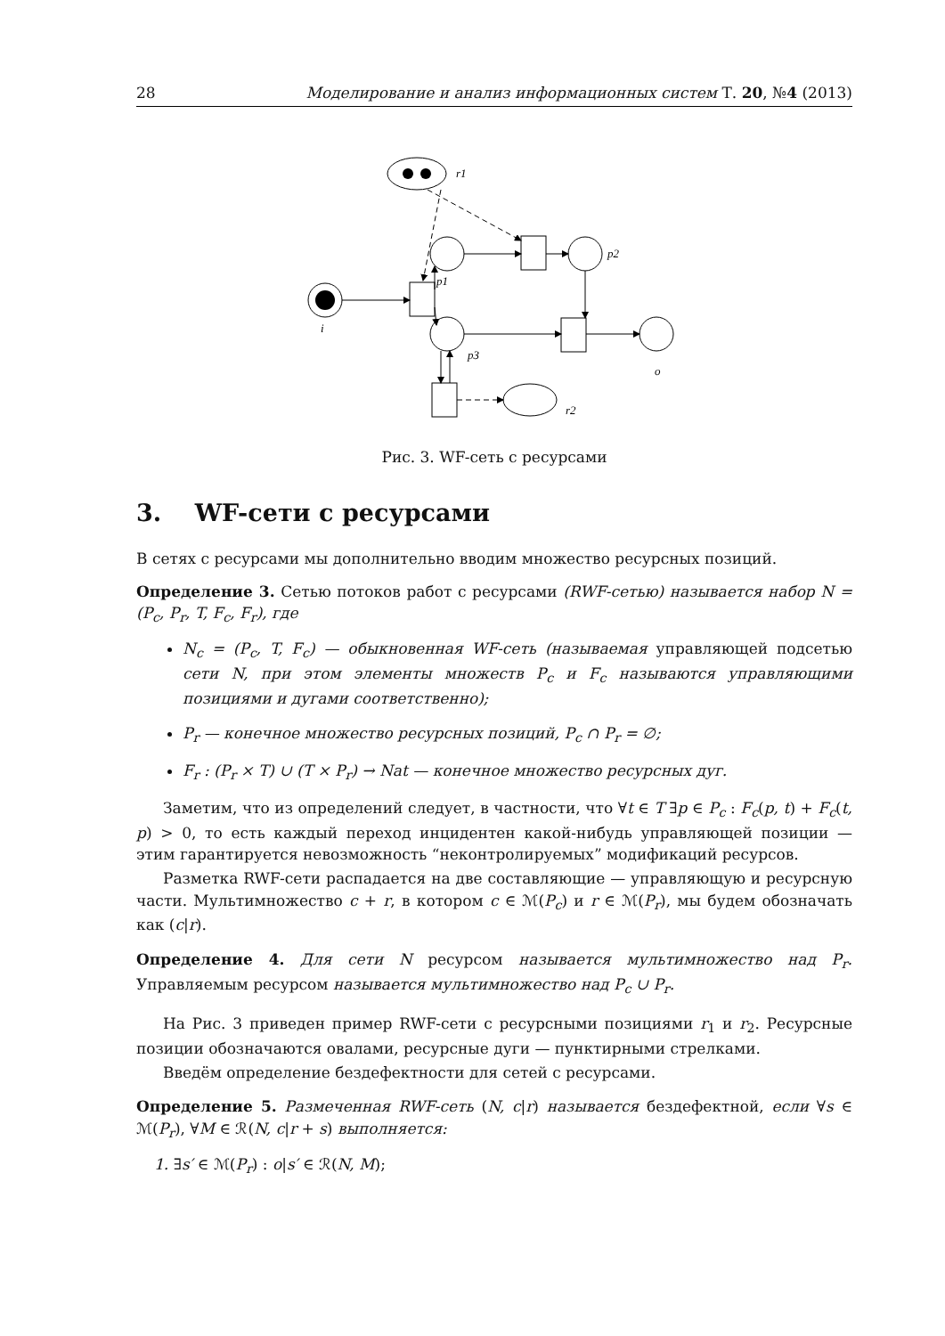28 Моделирование и анализ информационных систем Т. 20, №4 (2013)
r1
i
p1
p2
p3
o
r2
Рис. 3. WF-сеть с ресурсами
3. WF-сети с ресурсами
В сетях с ресурсами мы дополнительно вводим множество ресурсных позиций.
Определение 3. Сетью потоков работ с ресурсами (RWF-сетью) называется набор N = (P<sub>c</sub>, P<sub>r</sub>, T, F<sub>c</sub>, F<sub>r</sub>), где
N<sub>c</sub> = (P<sub>c</sub>, T, F<sub>c</sub>) — обыкновенная WF-сеть (называемая управляющей подсетью сети N, при этом элементы множеств P<sub>c</sub> и F<sub>c</sub> называются управляющими позициями и дугами соответственно);
P<sub>r</sub> — конечное множество ресурсных позиций, P<sub>c</sub> ∩ P<sub>r</sub> = ∅;
F<sub>r</sub> : (P<sub>r</sub> × T) ∪ (T × P<sub>r</sub>) → Nat — конечное множество ресурсных дуг.
Заметим, что из определений следует, в частности, что ∀t ∈ T ∃p ∈ P<sub>c</sub> : F<sub>c</sub>(p, t) + F<sub>c</sub>(t, p) > 0, то есть каждый переход инцидентен какой-нибудь управляющей позиции — этим гарантируется невозможность “неконтролируемых” модификаций ресурсов.
Разметка RWF-сети распадается на две составляющие — управляющую и ресурсную части. Мультимножество c + r, в котором c ∈ ℳ(P<sub>c</sub>) и r ∈ ℳ(P<sub>r</sub>), мы будем обозначать как (c|r).
Определение 4. Для сети N ресурсом называется мультимножество над P<sub>r</sub>. Управляемым ресурсом называется мультимножество над P<sub>c</sub> ∪ P<sub>r</sub>.
На Рис. 3 приведен пример RWF-сети с ресурсными позициями r<sub>1</sub> и r<sub>2</sub>. Ресурсные позиции обозначаются овалами, ресурсные дуги — пунктирными стрелками.
Введём определение бездефектности для сетей с ресурсами.
Определение 5. Размеченная RWF-сеть (N, c|r) называется бездефектной, если ∀s ∈ ℳ(P<sub>r</sub>), ∀M ∈ ℛ(N, c|r + s) выполняется:
1. ∃s′ ∈ ℳ(P<sub>r</sub>) : o|s′ ∈ ℛ(N, M);